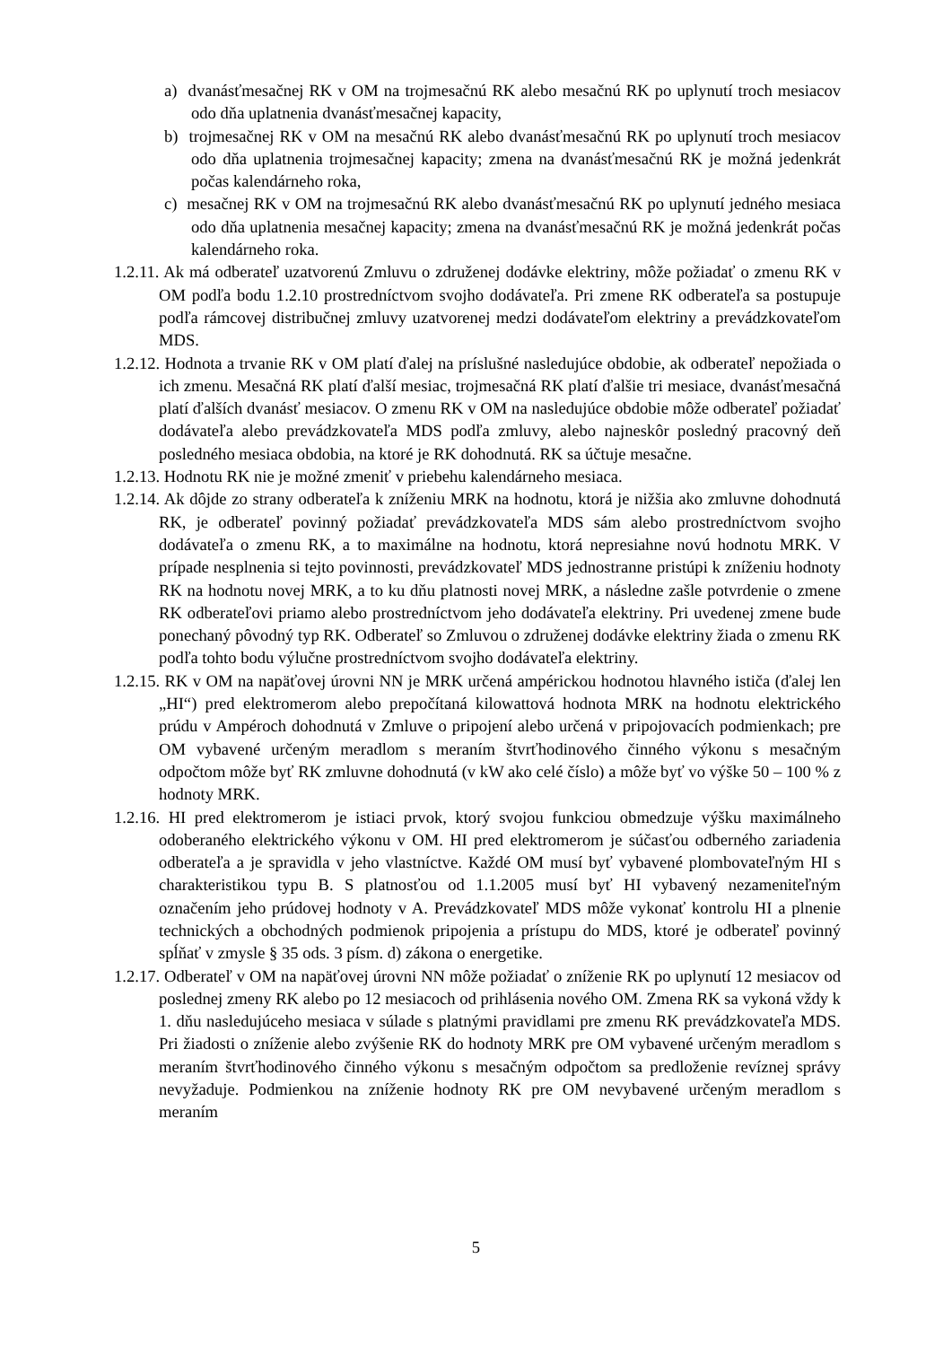a) dvanásťmesačnej RK v OM na trojmesačnú RK alebo mesačnú RK po uplynutí troch mesiacov odo dňa uplatnenia dvanásťmesačnej kapacity,
b) trojmesačnej RK v OM na mesačnú RK alebo dvanásťmesačnú RK po uplynutí troch mesiacov odo dňa uplatnenia trojmesačnej kapacity; zmena na dvanásťmesačnú RK je možná jedenkrát počas kalendárneho roka,
c) mesačnej RK v OM na trojmesačnú RK alebo dvanásťmesačnú RK po uplynutí jedného mesiaca odo dňa uplatnenia mesačnej kapacity; zmena na dvanásťmesačnú RK je možná jedenkrát počas kalendárneho roka.
1.2.11. Ak má odberateľ uzatvorenú Zmluvu o združenej dodávke elektriny, môže požiadať o zmenu RK v OM podľa bodu 1.2.10 prostredníctvom svojho dodávateľa. Pri zmene RK odberateľa sa postupuje podľa rámcovej distribučnej zmluvy uzatvorenej medzi dodávateľom elektriny a prevádzkovateľom MDS.
1.2.12. Hodnota a trvanie RK v OM platí ďalej na príslušné nasledujúce obdobie, ak odberateľ nepožiada o ich zmenu. Mesačná RK platí ďalší mesiac, trojmesačná RK platí ďalšie tri mesiace, dvanásťmesačná platí ďalších dvanásť mesiacov. O zmenu RK v OM na nasledujúce obdobie môže odberateľ požiadať dodávateľa alebo prevádzkovateľa MDS podľa zmluvy, alebo najneskôr posledný pracovný deň posledného mesiaca obdobia, na ktoré je RK dohodnutá. RK sa účtuje mesačne.
1.2.13. Hodnotu RK nie je možné zmeniť v priebehu kalendárneho mesiaca.
1.2.14. Ak dôjde zo strany odberateľa k zníženiu MRK na hodnotu, ktorá je nižšia ako zmluvne dohodnutá RK, je odberateľ povinný požiadať prevádzkovateľa MDS sám alebo prostredníctvom svojho dodávateľa o zmenu RK, a to maximálne na hodnotu, ktorá nepresiahne novú hodnotu MRK. V prípade nesplnenia si tejto povinnosti, prevádzkovateľ MDS jednostranne pristúpi k zníženiu hodnoty RK na hodnotu novej MRK, a to ku dňu platnosti novej MRK, a následne zašle potvrdenie o zmene RK odberateľovi priamo alebo prostredníctvom jeho dodávateľa elektriny. Pri uvedenej zmene bude ponechaný pôvodný typ RK. Odberateľ so Zmluvou o združenej dodávke elektriny žiada o zmenu RK podľa tohto bodu výlučne prostredníctvom svojho dodávateľa elektriny.
1.2.15. RK v OM na napäťovej úrovni NN je MRK určená ampérickou hodnotou hlavného ističa (ďalej len „HI“) pred elektromerom alebo prepočítaná kilowattová hodnota MRK na hodnotu elektrického prúdu v Ampéroch dohodnutá v Zmluve o pripojení alebo určená v pripojovacích podmienkach; pre OM vybavené určeným meradlom s meraním štvrťhodinového činného výkonu s mesačným odpočtom môže byť RK zmluvne dohodnutá (v kW ako celé číslo) a môže byť vo výške 50 – 100 % z hodnoty MRK.
1.2.16. HI pred elektromerom je istiaci prvok, ktorý svojou funkciou obmedzuje výšku maximálneho odoberaného elektrického výkonu v OM. HI pred elektromerom je súčasťou odberného zariadenia odberateľa a je spravidla v jeho vlastníctve. Každé OM musí byť vybavené plombovateľným HI s charakteristikou typu B. S platnosťou od 1.1.2005 musí byť HI vybavený nezameniteľným označením jeho prúdovej hodnoty v A. Prevádzkovateľ MDS môže vykonať kontrolu HI a plnenie technických a obchodných podmienok pripojenia a prístupu do MDS, ktoré je odberateľ povinný spĺňať v zmysle § 35 ods. 3 písm. d) zákona o energetike.
1.2.17. Odberateľ v OM na napäťovej úrovni NN môže požiadať o zníženie RK po uplynutí 12 mesiacov od poslednej zmeny RK alebo po 12 mesiacoch od prihlásenia nového OM. Zmena RK sa vykoná vždy k 1. dňu nasledujúceho mesiaca v súlade s platnými pravidlami pre zmenu RK prevádzkovateľa MDS. Pri žiadosti o zníženie alebo zvýšenie RK do hodnoty MRK pre OM vybavené určeným meradlom s meraním štvrťhodinového činného výkonu s mesačným odpočtom sa predloženie revíznej správy nevyžaduje. Podmienkou na zníženie hodnoty RK pre OM nevybavené určeným meradlom s meraním
5